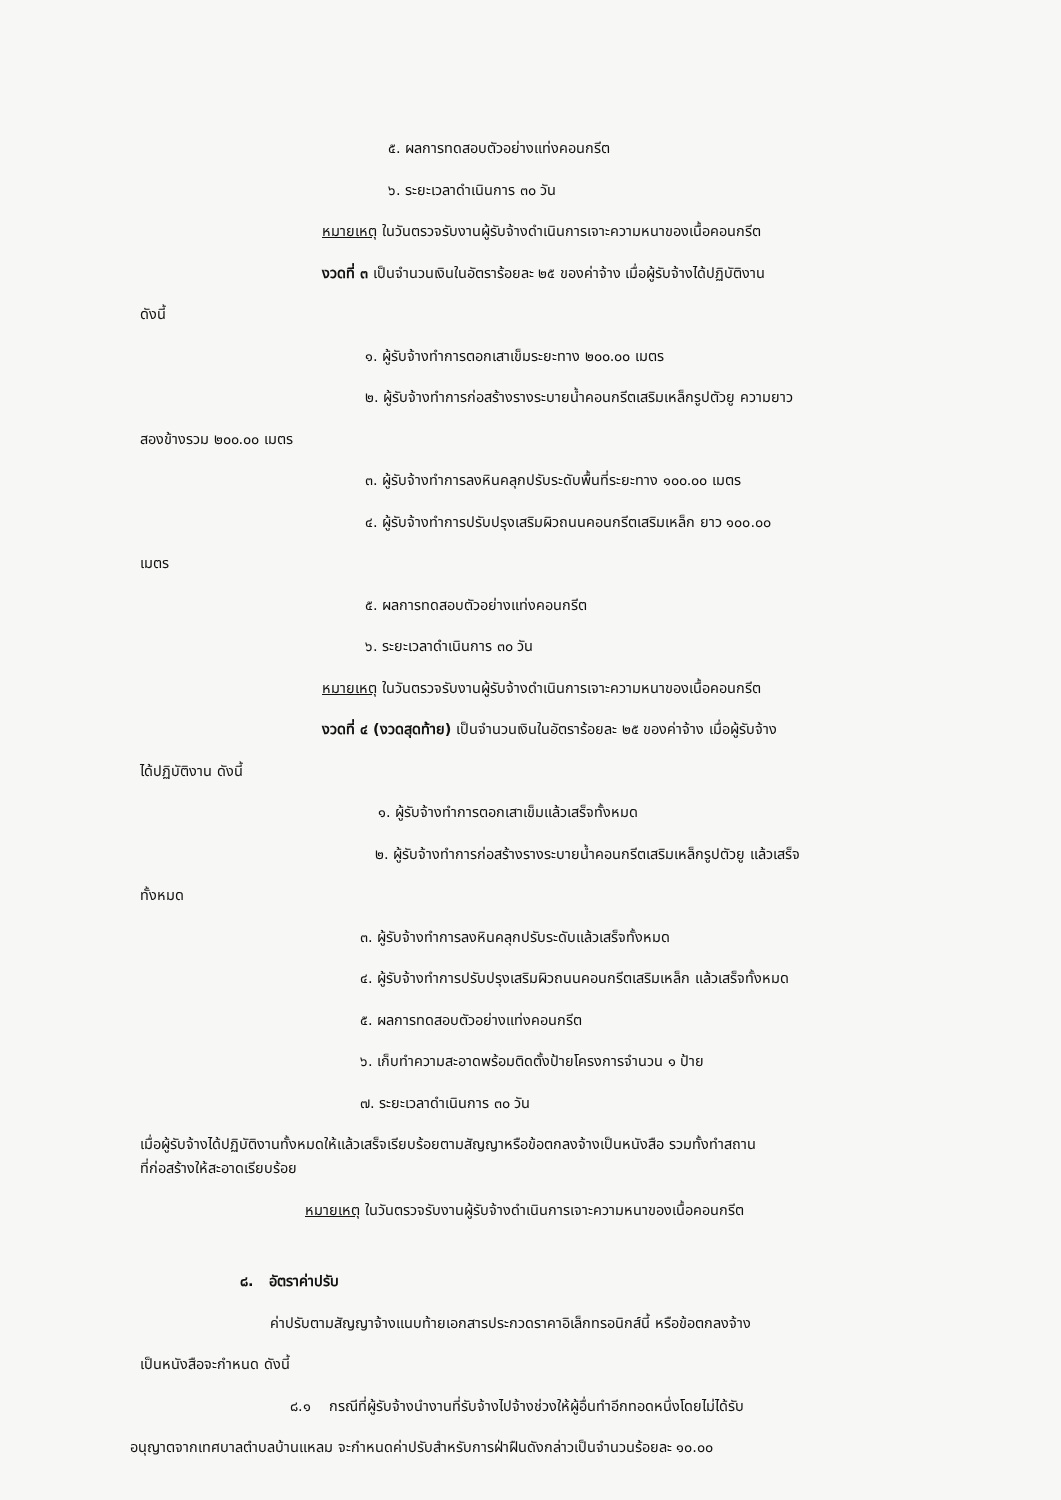๕. ผลการทดสอบตัวอย่างแท่งคอนกรีต
๖. ระยะเวลาดำเนินการ ๓๐ วัน
หมายเหตุ ในวันตรวจรับงานผู้รับจ้างดำเนินการเจาะความหนาของเนื้อคอนกรีต
งวดที่ ๓ เป็นจำนวนเงินในอัตราร้อยละ ๒๕ ของค่าจ้าง เมื่อผู้รับจ้างได้ปฏิบัติงาน
ดังนี้
๑. ผู้รับจ้างทำการตอกเสาเข็มระยะทาง ๒๐๐.๐๐ เมตร
๒. ผู้รับจ้างทำการก่อสร้างรางระบายน้ำคอนกรีตเสริมเหล็กรูปตัวยู ความยาว
สองข้างรวม ๒๐๐.๐๐ เมตร
๓. ผู้รับจ้างทำการลงหินคลุกปรับระดับพื้นที่ระยะทาง ๑๐๐.๐๐ เมตร
๔. ผู้รับจ้างทำการปรับปรุงเสริมผิวถนนคอนกรีตเสริมเหล็ก ยาว ๑๐๐.๐๐
เมตร
๕. ผลการทดสอบตัวอย่างแท่งคอนกรีต
๖. ระยะเวลาดำเนินการ ๓๐ วัน
หมายเหตุ ในวันตรวจรับงานผู้รับจ้างดำเนินการเจาะความหนาของเนื้อคอนกรีต
งวดที่ ๔ (งวดสุดท้าย) เป็นจำนวนเงินในอัตราร้อยละ ๒๕ ของค่าจ้าง เมื่อผู้รับจ้าง
ได้ปฏิบัติงาน ดังนี้
๑. ผู้รับจ้างทำการตอกเสาเข็มแล้วเสร็จทั้งหมด
๒. ผู้รับจ้างทำการก่อสร้างรางระบายน้ำคอนกรีตเสริมเหล็กรูปตัวยู แล้วเสร็จ
ทั้งหมด
๓. ผู้รับจ้างทำการลงหินคลุกปรับระดับแล้วเสร็จทั้งหมด
๔. ผู้รับจ้างทำการปรับปรุงเสริมผิวถนนคอนกรีตเสริมเหล็ก แล้วเสร็จทั้งหมด
๕. ผลการทดสอบตัวอย่างแท่งคอนกรีต
๖. เก็บทำความสะอาดพร้อมติดตั้งป้ายโครงการจำนวน ๑ ป้าย
๗. ระยะเวลาดำเนินการ ๓๐ วัน
เมื่อผู้รับจ้างได้ปฏิบัติงานทั้งหมดให้แล้วเสร็จเรียบร้อยตามสัญญาหรือข้อตกลงจ้างเป็นหนังสือ รวมทั้งทำสถาน
ที่ก่อสร้างให้สะอาดเรียบร้อย
หมายเหตุ ในวันตรวจรับงานผู้รับจ้างดำเนินการเจาะความหนาของเนื้อคอนกรีต
๘. อัตราค่าปรับ
ค่าปรับตามสัญญาจ้างแนบท้ายเอกสารประกวดราคาอิเล็กทรอนิกส์นี้ หรือข้อตกลงจ้าง
เป็นหนังสือจะกำหนด ดังนี้
๘.๑ กรณีที่ผู้รับจ้างนำงานที่รับจ้างไปจ้างช่วงให้ผู้อื่นทำอีกทอดหนึ่งโดยไม่ได้รับ
อนุญาตจากเทศบาลตำบลบ้านแหลม จะกำหนดค่าปรับสำหรับการฝ่าฝืนดังกล่าวเป็นจำนวนร้อยละ ๑๐.๐๐